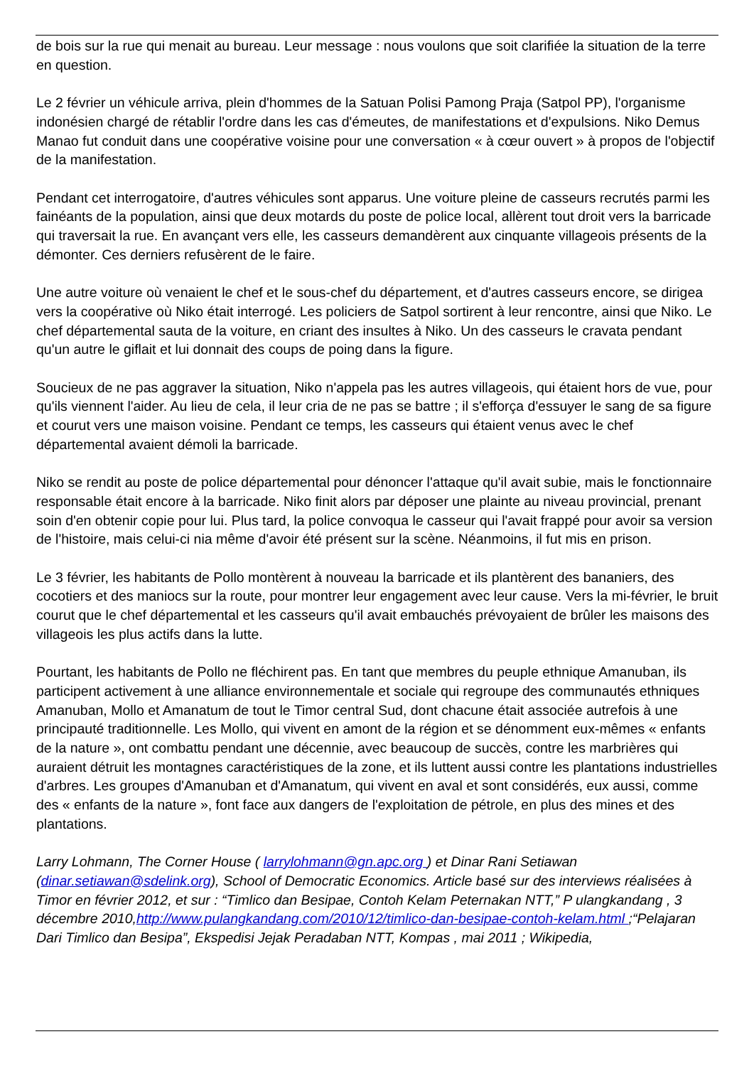de bois sur la rue qui menait au bureau. Leur message : nous voulons que soit clarifiée la situation de la terre en question.
Le 2 février un véhicule arriva, plein d'hommes de la Satuan Polisi Pamong Praja (Satpol PP), l'organisme indonésien chargé de rétablir l'ordre dans les cas d'émeutes, de manifestations et d'expulsions. Niko Demus Manao fut conduit dans une coopérative voisine pour une conversation « à cœur ouvert » à propos de l'objectif de la manifestation.
Pendant cet interrogatoire, d'autres véhicules sont apparus. Une voiture pleine de casseurs recrutés parmi les fainéants de la population, ainsi que deux motards du poste de police local, allèrent tout droit vers la barricade qui traversait la rue. En avançant vers elle, les casseurs demandèrent aux cinquante villageois présents de la démonter. Ces derniers refusèrent de le faire.
Une autre voiture où venaient le chef et le sous-chef du département, et d'autres casseurs encore, se dirigea vers la coopérative où Niko était interrogé. Les policiers de Satpol sortirent à leur rencontre, ainsi que Niko. Le chef départemental sauta de la voiture, en criant des insultes à Niko. Un des casseurs le cravata pendant qu'un autre le giflait et lui donnait des coups de poing dans la figure.
Soucieux de ne pas aggraver la situation, Niko n'appela pas les autres villageois, qui étaient hors de vue, pour qu'ils viennent l'aider. Au lieu de cela, il leur cria de ne pas se battre ; il s'efforça d'essuyer le sang de sa figure et courut vers une maison voisine. Pendant ce temps, les casseurs qui étaient venus avec le chef départemental avaient démoli la barricade.
Niko se rendit au poste de police départemental pour dénoncer l'attaque qu'il avait subie, mais le fonctionnaire responsable était encore à la barricade. Niko finit alors par déposer une plainte au niveau provincial, prenant soin d'en obtenir copie pour lui. Plus tard, la police convoqua le casseur qui l'avait frappé pour avoir sa version de l'histoire, mais celui-ci nia même d'avoir été présent sur la scène. Néanmoins, il fut mis en prison.
Le 3 février, les habitants de Pollo montèrent à nouveau la barricade et ils plantèrent des bananiers, des cocotiers et des maniocs sur la route, pour montrer leur engagement avec leur cause. Vers la mi-février, le bruit courut que le chef départemental et les casseurs qu'il avait embauchés prévoyaient de brûler les maisons des villageois les plus actifs dans la lutte.
Pourtant, les habitants de Pollo ne fléchirent pas. En tant que membres du peuple ethnique Amanuban, ils participent activement à une alliance environnementale et sociale qui regroupe des communautés ethniques Amanuban, Mollo et Amanatum de tout le Timor central Sud, dont chacune était associée autrefois à une principauté traditionnelle. Les Mollo, qui vivent en amont de la région et se dénomment eux-mêmes « enfants de la nature », ont combattu pendant une décennie, avec beaucoup de succès, contre les marbrières qui auraient détruit les montagnes caractéristiques de la zone, et ils luttent aussi contre les plantations industrielles d'arbres. Les groupes d'Amanuban et d'Amanatum, qui vivent en aval et sont considérés, eux aussi, comme des « enfants de la nature », font face aux dangers de l'exploitation de pétrole, en plus des mines et des plantations.
Larry Lohmann, The Corner House ( larrylohmann@gn.apc.org ) et Dinar Rani Setiawan (dinar.setiawan@sdelink.org), School of Democratic Economics. Article basé sur des interviews réalisées à Timor en février 2012, et sur : “Timlico dan Besipae, Contoh Kelam Peternakan NTT,” P ulangkandang , 3 décembre 2010,http://www.pulangkandang.com/2010/12/timlico-dan-besipae-contoh-kelam.html ;“Pelajaran Dari Timlico dan Besipa”, Ekspedisi Jejak Peradaban NTT, Kompas , mai 2011 ; Wikipedia,